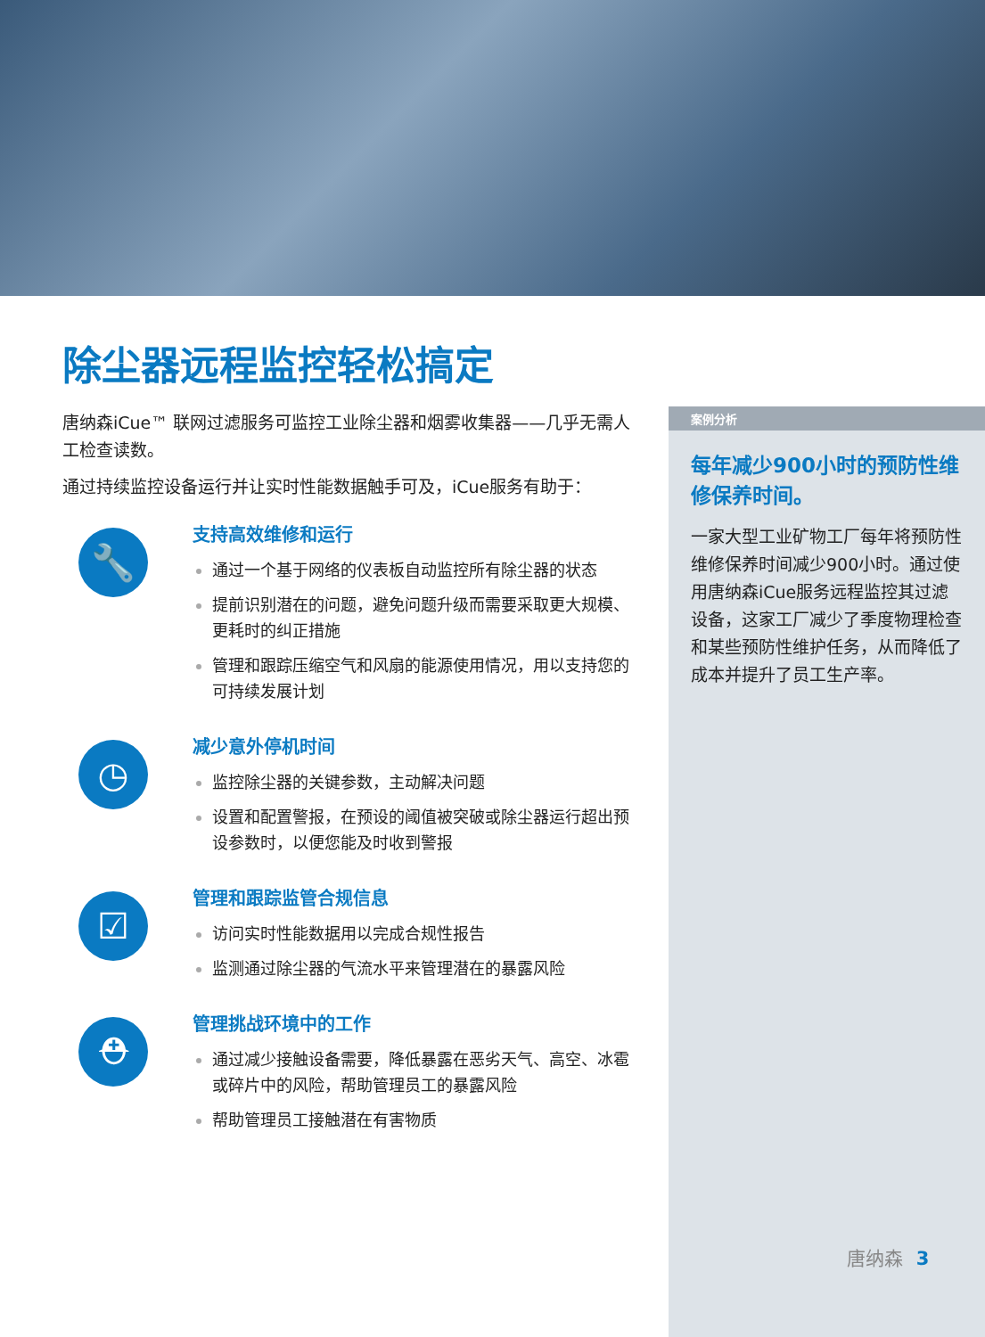除尘器远程监控轻松搞定
唐纳森iCue™ 联网过滤服务可监控工业除尘器和烟雾收集器——几乎无需人工检查读数。
通过持续监控设备运行并让实时性能数据触手可及，iCue服务有助于：
🔧
支持高效维修和运行
通过一个基于网络的仪表板自动监控所有除尘器的状态
提前识别潜在的问题，避免问题升级而需要采取更大规模、更耗时的纠正措施
管理和跟踪压缩空气和风扇的能源使用情况，用以支持您的可持续发展计划
◷
减少意外停机时间
监控除尘器的关键参数，主动解决问题
设置和配置警报，在预设的阈值被突破或除尘器运行超出预设参数时，以便您能及时收到警报
☑
管理和跟踪监管合规信息
访问实时性能数据用以完成合规性报告
监测通过除尘器的气流水平来管理潜在的暴露风险
⛑
管理挑战环境中的工作
通过减少接触设备需要，降低暴露在恶劣天气、高空、冰雹或碎片中的风险，帮助管理员工的暴露风险
帮助管理员工接触潜在有害物质
案例分析
每年减少900小时的预防性维修保养时间。
一家大型工业矿物工厂每年将预防性维修保养时间减少900小时。通过使用唐纳森iCue服务远程监控其过滤设备，这家工厂减少了季度物理检查和某些预防性维护任务，从而降低了成本并提升了员工生产率。
唐纳森 3